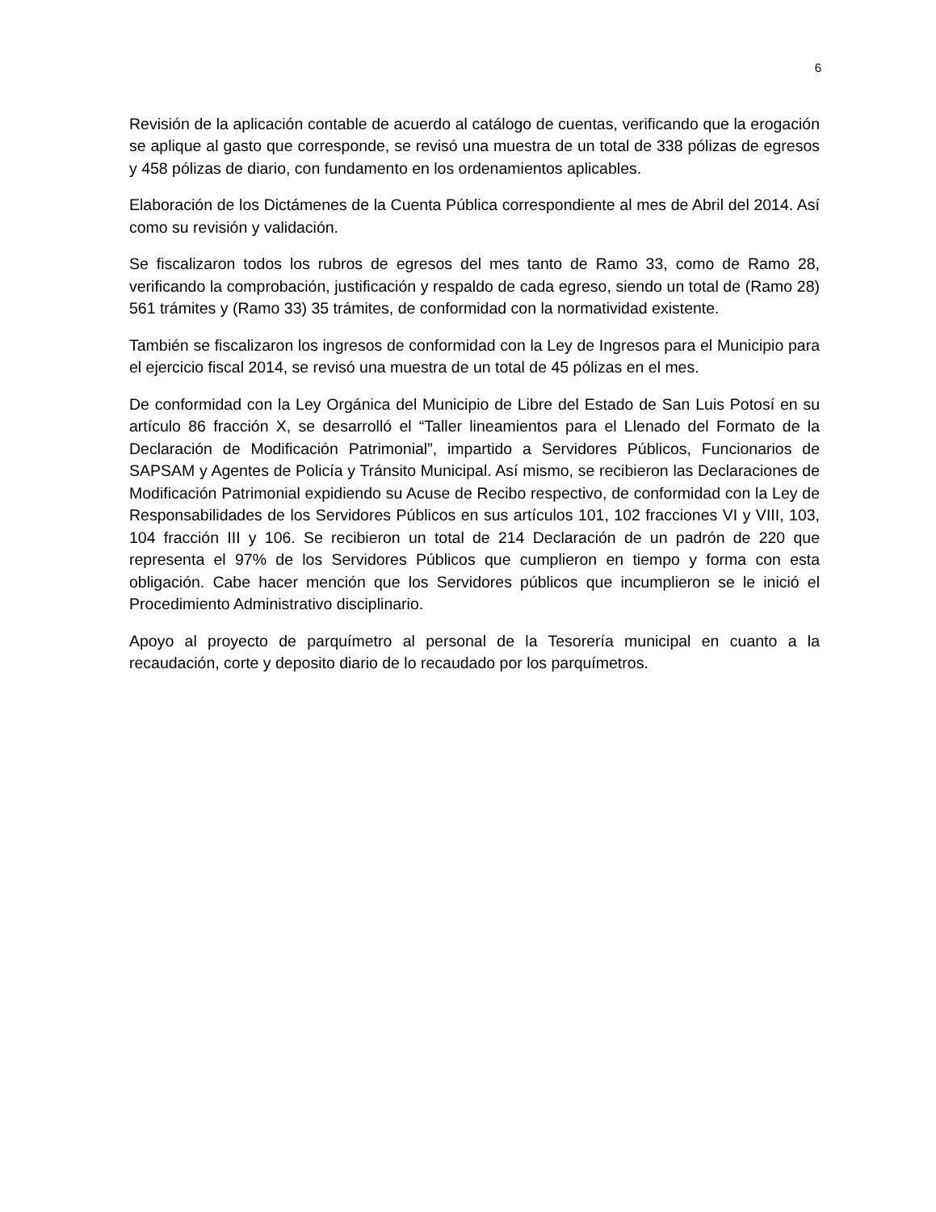6
Revisión de la aplicación contable de acuerdo al catálogo de cuentas, verificando que la erogación se aplique al gasto que corresponde, se revisó una muestra de un total de 338 pólizas de egresos y 458 pólizas de diario, con fundamento en los ordenamientos aplicables.
Elaboración de los Dictámenes de la Cuenta Pública correspondiente al mes de Abril del 2014. Así como su revisión y validación.
Se fiscalizaron todos los rubros de egresos del mes tanto de Ramo 33, como de Ramo 28, verificando la comprobación, justificación y respaldo de cada egreso, siendo un total de (Ramo 28) 561 trámites y (Ramo 33) 35 trámites, de conformidad con la normatividad existente.
También se fiscalizaron los ingresos de conformidad con la Ley de Ingresos para el Municipio para el ejercicio fiscal 2014, se revisó una muestra de un total de 45 pólizas en el mes.
De conformidad con la Ley Orgánica del Municipio de Libre del Estado de San Luis Potosí en su artículo 86 fracción X, se desarrolló el “Taller lineamientos para el Llenado del Formato de la Declaración de Modificación Patrimonial”, impartido a Servidores Públicos, Funcionarios de SAPSAM y Agentes de Policía y Tránsito Municipal. Así mismo, se recibieron las Declaraciones de Modificación Patrimonial expidiendo su Acuse de Recibo respectivo, de conformidad con la Ley de Responsabilidades de los Servidores Públicos en sus artículos 101, 102 fracciones VI y VIII, 103, 104 fracción III y 106. Se recibieron un total de 214 Declaración de un padrón de 220 que representa el 97% de los Servidores Públicos que cumplieron en tiempo y forma con esta obligación. Cabe hacer mención que los Servidores públicos que incumplieron se le inició el Procedimiento Administrativo disciplinario.
Apoyo al proyecto de parquímetro al personal de la Tesorería municipal en cuanto a la recaudación, corte y deposito diario de lo recaudado por los parquímetros.